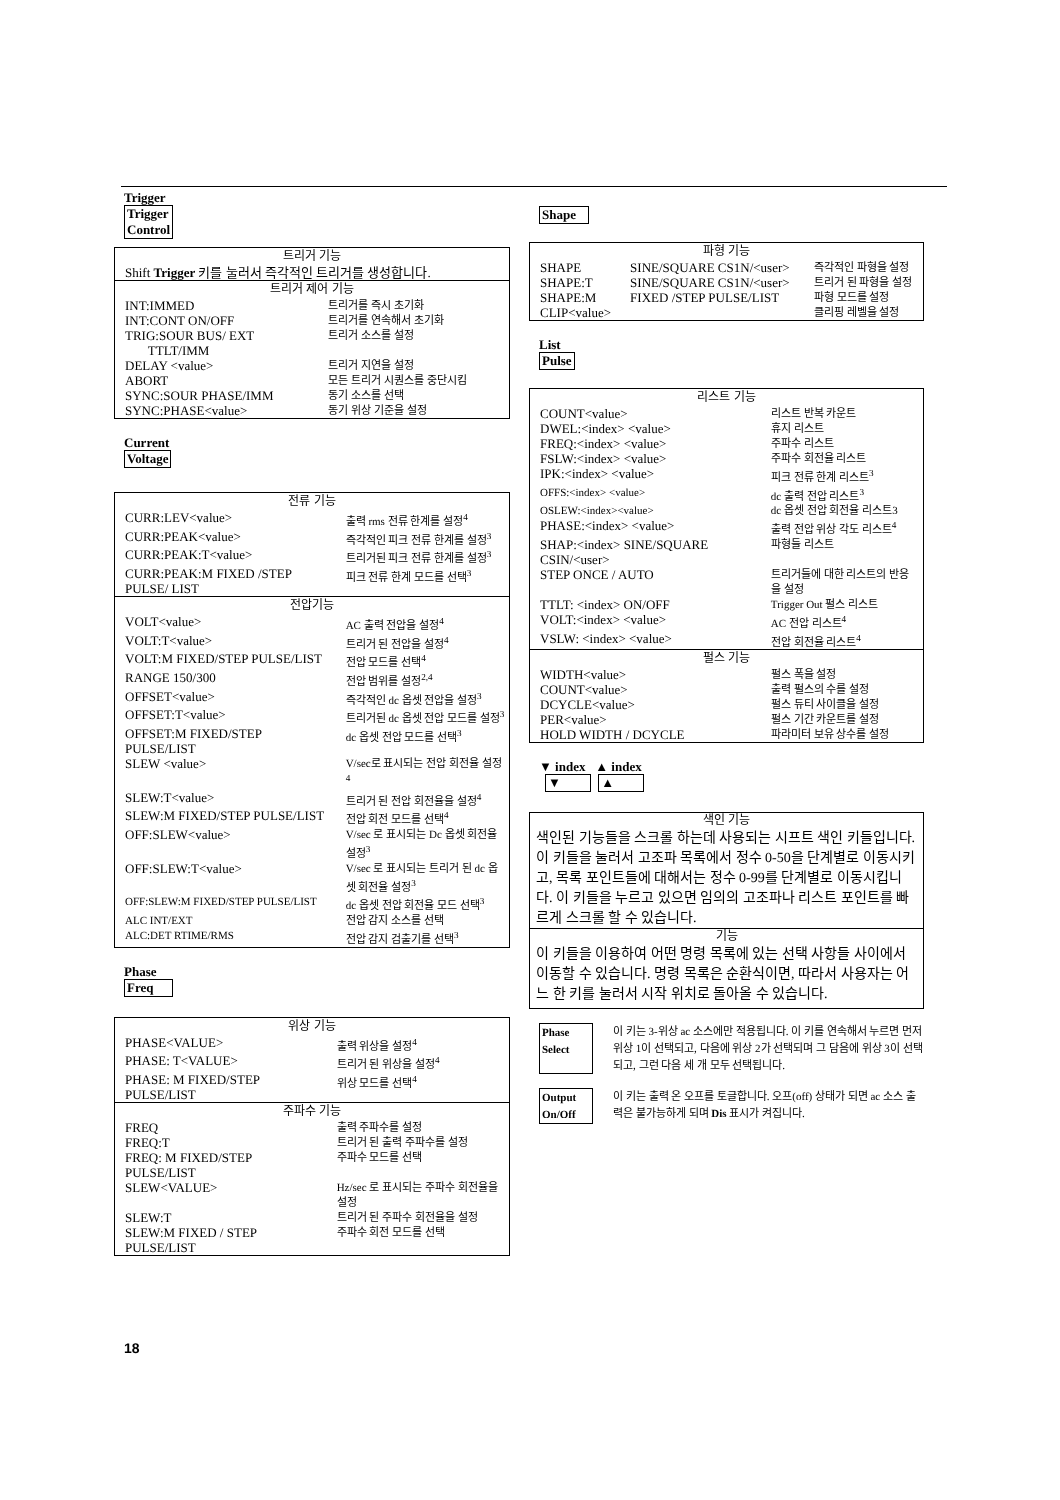Trigger
Trigger
Control
| 트리거 기능 | |
| --- | --- |
| Shift Trigger 키를 눌러서 즉각적인 트리거를 생성합니다. | |
| 트리거 제어 기능 | |
| INT:IMMED | 트리거를 즉시 초기화 |
| INT:CONT ON/OFF | 트리거를 연속해서 초기화 |
| TRIG:SOUR BUS/ EXT TTLT/IMM | 트리거 소스를 설정 |
| DELAY <value> | 트리거 지연을 설정 |
| ABORT | 모든 트리거 시퀀스를 중단시킴 |
| SYNC:SOUR PHASE/IMM | 동기 소스를 선택 |
| SYNC:PHASE<value> | 동기 위상 기준을 설정 |
Current
Voltage
| 전류 기능 | |
| --- | --- |
| CURR:LEV<value> | 출력 rms 전류 한계를 설정<sup>4</sup> |
| CURR:PEAK<value> | 즉각적인 피크 전류 한계를 설정<sup>3</sup> |
| CURR:PEAK:T<value> | 트리거된 피크 전류 한계를 설정<sup>3</sup> |
| CURR:PEAK:M FIXED /STEP PULSE/ LIST | 피크 전류 한계 모드를 선택<sup>3</sup> |
| 전압기능 | |
| VOLT<value> | AC 출력 전압을 설정<sup>4</sup> |
| VOLT:T<value> | 트리거 된 전압을 설정<sup>4</sup> |
| VOLT:M FIXED/STEP PULSE/LIST | 전압 모드를 선택<sup>4</sup> |
| RANGE 150/300 | 전압 범위를 설정<sup>2,4</sup> |
| OFFSET<value> | 즉각적인 dc 옵셋 전압을 설정<sup>3</sup> |
| OFFSET:T<value> | 트리거된 dc 옵셋 전압 모드를 설정<sup>3</sup> |
| OFFSET:M FIXED/STEP PULSE/LIST | dc 옵셋 전압 모드를 선택<sup>3</sup> |
| SLEW <value> | V/sec로 표시되는 전압 회전율 설정<sup>4</sup> |
| SLEW:T<value> | 트리거 된 전압 회전율을 설정<sup>4</sup> |
| SLEW:M FIXED/STEP PULSE/LIST | 전압 회전 모드를 선택<sup>4</sup> |
| OFF:SLEW<value> | V/sec 로 표시되는 Dc 옵셋 회전율 설정<sup>3</sup> |
| OFF:SLEW:T<value> | V/sec 로 표시되는 트리거 된 dc 옵셋 회전율 설정<sup>3</sup> |
| OFF:SLEW:M FIXED/STEP PULSE/LIST | dc 옵셋 전압 회전율 모드 선택<sup>3</sup> |
| ALC INT/EXT | 전압 감지 소스를 선택 |
| ALC:DET RTIME/RMS | 전압 감지 검출기를 선택<sup>3</sup> |
Phase
Freq
| 위상 기능 | |
| --- | --- |
| PHASE<VALUE> | 출력 위상을 설정<sup>4</sup> |
| PHASE: T<VALUE> | 트리거 된 위상을 설정<sup>4</sup> |
| PHASE: M FIXED/STEP PULSE/LIST | 위상 모드를 선택<sup>4</sup> |
| 주파수 기능 | |
| FREQ | 출력 주파수를 설정 |
| FREQ:T | 트리거 된 출력 주파수를 설정 |
| FREQ: M FIXED/STEP PULSE/LIST | 주파수 모드를 선택 |
| SLEW<VALUE> | Hz/sec 로 표시되는 주파수 회전율을 설정 |
| SLEW:T | 트리거 된 주파수 회전율을 설정 |
| SLEW:M FIXED / STEP PULSE/LIST | 주파수 회전 모드를 선택 |
Shape
| 파형 기능 | | |
| --- | --- | --- |
| SHAPE | SINE/SQUARE CS1N/<user> | 즉각적인 파형을 설정 |
| SHAPE:T | SINE/SQUARE CS1N/<user> | 트리거 된 파형을 설정 |
| SHAPE:M | FIXED /STEP PULSE/LIST | 파형 모드를 설정 |
| CLIP<value> | | 클리핑 레벨을 설정 |
List
Pulse
| 리스트 기능 | |
| --- | --- |
| COUNT<value> | 리스트 반복 카운트 |
| DWEL:<index> <value> | 휴지 리스트 |
| FREQ:<index> <value> | 주파수 리스트 |
| FSLW:<index> <value> | 주파수 회전율 리스트 |
| IPK:<index> <value> | 피크 전류 한계 리스트<sup>3</sup> |
| OFFS:<index> <value> | dc 출력 전압 리스트<sup>3</sup> |
| OSLEW:<index><value> | dc 옵셋 전압 회전율 리스트3 |
| PHASE:<index> <value> | 출력 전압 위상 각도 리스트<sup>4</sup> |
| SHAP:<index> SINE/SQUARE CSIN/<user> | 파형들 리스트 |
| STEP ONCE / AUTO | 트리거들에 대한 리스트의 반응을 설정 |
| TTLT: <index> ON/OFF | Trigger Out 펄스 리스트 |
| VOLT:<index> <value> | AC 전압 리스트<sup>4</sup> |
| VSLW: <index> <value> | 전압 회전율 리스트<sup>4</sup> |
| 펄스 기능 | |
| WIDTH<value> | 펄스 폭을 설정 |
| COUNT<value> | 출력 펄스의 수를 설정 |
| DCYCLE<value> | 펄스 듀티 사이클을 설정 |
| PER<value> | 펄스 기간 카운트를 설정 |
| HOLD WIDTH / DCYCLE | 파라미터 보유 상수를 설정 |
▼ index ▲ index
▼ ▲
색인 기능
색인된 기능들을 스크롤 하는데 사용되는 시프트 색인 키들입니다.
이 키들을 눌러서 고조파 목록에서 정수 0-50을 단계별로 이동시키고, 목록 포인트들에 대해서는 정수 0-99를 단계별로 이동시킵니다. 이 키들을 누르고 있으면 임의의 고조파나 리스트 포인트를 빠르게 스크롤 할 수 있습니다.
기능
이 키들을 이용하여 어떤 명령 목록에 있는 선택 사항들 사이에서 이동할 수 있습니다. 명령 목록은 순환식이면, 따라서 사용자는 어느 한 키를 눌러서 시작 위치로 돌아올 수 있습니다.
Phase
Select 이 키는 3-위상 ac 소스에만 적용됩니다. 이 키를 연속해서 누르면 먼저 위상 1이 선택되고, 다음에 위상 2가 선택되며 그 담음에 위상 3이 선택되고, 그런 다음 세 개 모두 선택됩니다.
Output
On/Off 이 키는 출력 온 오프를 토글합니다. 오프(off) 상태가 되면 ac 소스 출력은 불가능하게 되며 Dis 표시가 켜집니다.
18